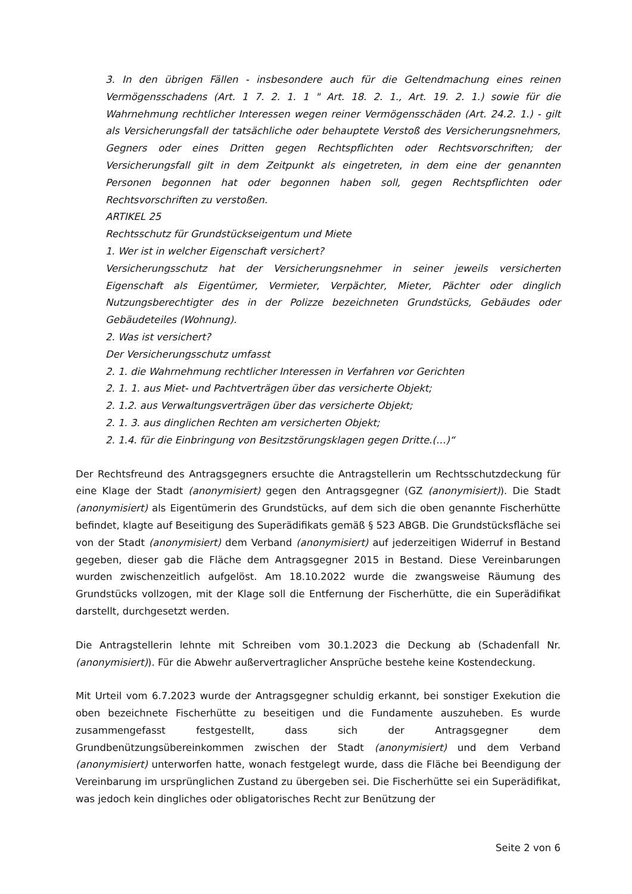3. In den übrigen Fällen - insbesondere auch für die Geltendmachung eines reinen Vermögensschadens (Art. 1 7. 2. 1. 1 " Art. 18. 2. 1., Art. 19. 2. 1.) sowie für die Wahrnehmung rechtlicher Interessen wegen reiner Vermögensschäden (Art. 24.2. 1.) - gilt als Versicherungsfall der tatsächliche oder behauptete Verstoß des Versicherungsnehmers, Gegners oder eines Dritten gegen Rechtspflichten oder Rechtsvorschriften; der Versicherungsfall gilt in dem Zeitpunkt als eingetreten, in dem eine der genannten Personen begonnen hat oder begonnen haben soll, gegen Rechtspflichten oder Rechtsvorschriften zu verstoßen.
ARTIKEL 25
Rechtsschutz für Grundstückseigentum und Miete
1. Wer ist in welcher Eigenschaft versichert?
Versicherungsschutz hat der Versicherungsnehmer in seiner jeweils versicherten Eigenschaft als Eigentümer, Vermieter, Verpächter, Mieter, Pächter oder dinglich Nutzungsberechtigter des in der Polizze bezeichneten Grundstücks, Gebäudes oder Gebäudeteiles (Wohnung).
2. Was ist versichert?
Der Versicherungsschutz umfasst
2. 1. die Wahrnehmung rechtlicher Interessen in Verfahren vor Gerichten
2. 1. 1. aus Miet- und Pachtverträgen über das versicherte Objekt;
2. 1.2. aus Verwaltungsverträgen über das versicherte Objekt;
2. 1. 3. aus dinglichen Rechten am versicherten Objekt;
2. 1.4. für die Einbringung von Besitzstörungsklagen gegen Dritte.(…)“
Der Rechtsfreund des Antragsgegners ersuchte die Antragstellerin um Rechtsschutzdeckung für eine Klage der Stadt (anonymisiert) gegen den Antragsgegner (GZ (anonymisiert)). Die Stadt (anonymisiert) als Eigentümerin des Grundstücks, auf dem sich die oben genannte Fischerhütte befindet, klagte auf Beseitigung des Superädifikats gemäß § 523 ABGB. Die Grundstücksfläche sei von der Stadt (anonymisiert) dem Verband (anonymisiert) auf jederzeitigen Widerruf in Bestand gegeben, dieser gab die Fläche dem Antragsgegner 2015 in Bestand. Diese Vereinbarungen wurden zwischenzeitlich aufgelöst. Am 18.10.2022 wurde die zwangsweise Räumung des Grundstücks vollzogen, mit der Klage soll die Entfernung der Fischerhütte, die ein Superädifikat darstellt, durchgesetzt werden.
Die Antragstellerin lehnte mit Schreiben vom 30.1.2023 die Deckung ab (Schadenfall Nr. (anonymisiert)). Für die Abwehr außervertraglicher Ansprüche bestehe keine Kostendeckung.
Mit Urteil vom 6.7.2023 wurde der Antragsgegner schuldig erkannt, bei sonstiger Exekution die oben bezeichnete Fischerhütte zu beseitigen und die Fundamente auszuheben. Es wurde zusammengefasst festgestellt, dass sich der Antragsgegner dem Grundbenützungsübereinkommen zwischen der Stadt (anonymisiert) und dem Verband (anonymisiert) unterworfen hatte, wonach festgelegt wurde, dass die Fläche bei Beendigung der Vereinbarung im ursprünglichen Zustand zu übergeben sei. Die Fischerhütte sei ein Superädifikat, was jedoch kein dingliches oder obligatorisches Recht zur Benützung der
Seite 2 von 6